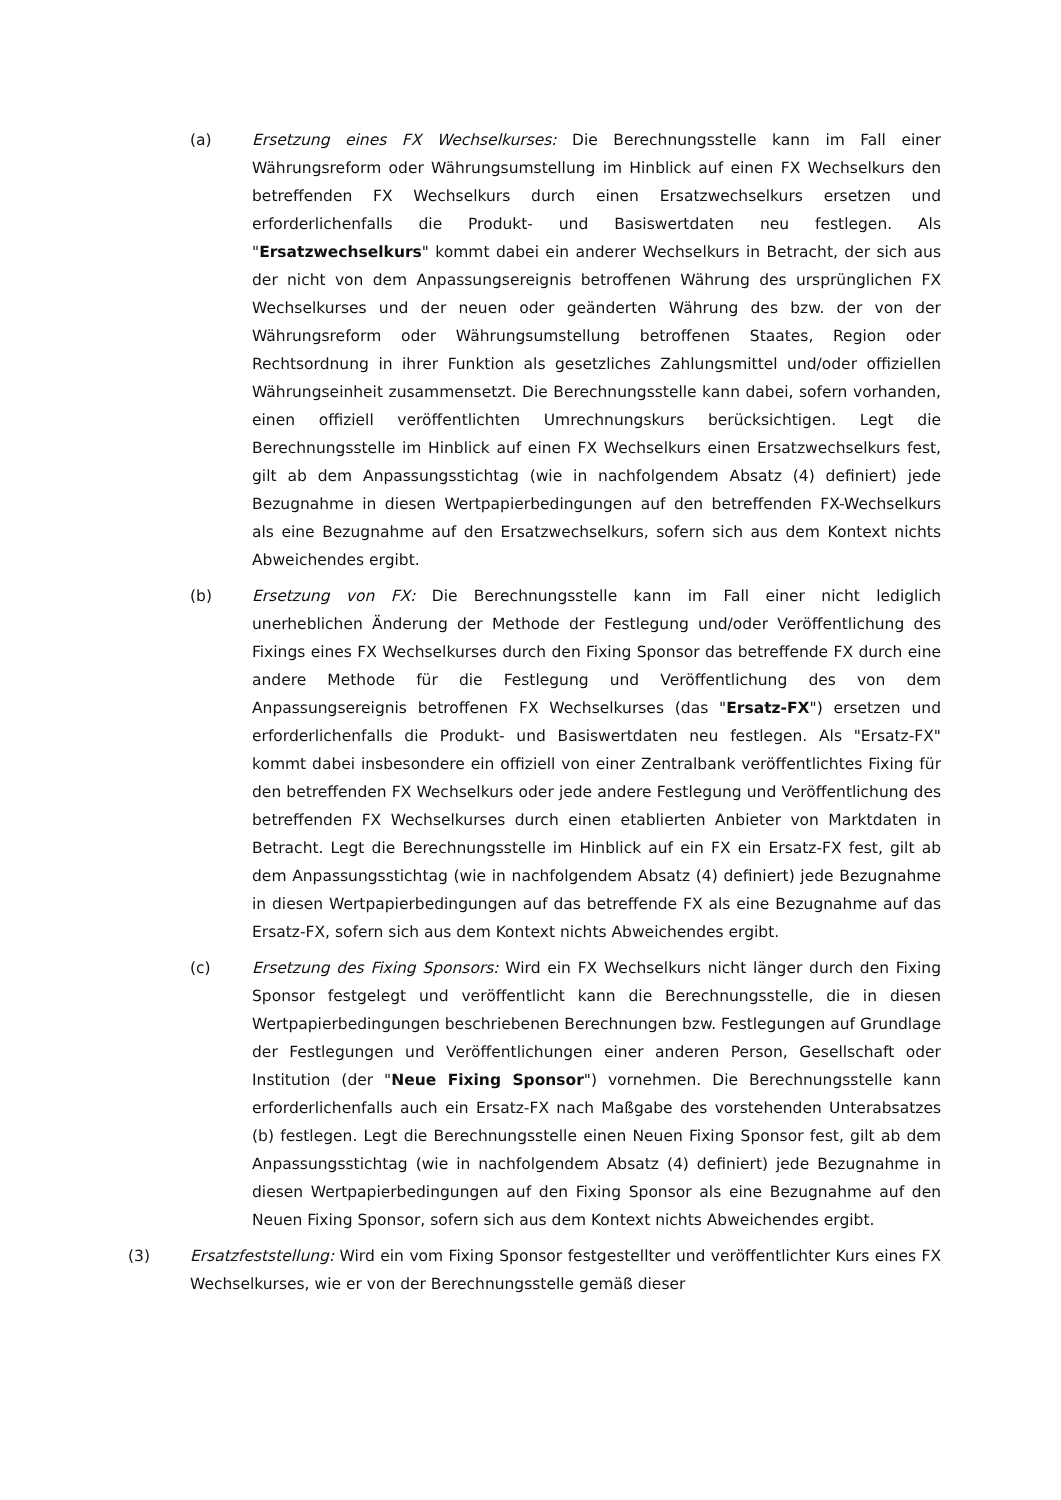(a) Ersetzung eines FX Wechselkurses: Die Berechnungsstelle kann im Fall einer Währungsreform oder Währungsumstellung im Hinblick auf einen FX Wechselkurs den betreffenden FX Wechselkurs durch einen Ersatzwechselkurs ersetzen und erforderlichenfalls die Produkt- und Basiswertdaten neu festlegen. Als "Ersatzwechselkurs" kommt dabei ein anderer Wechselkurs in Betracht, der sich aus der nicht von dem Anpassungsereignis betroffenen Währung des ursprünglichen FX Wechselkurses und der neuen oder geänderten Währung des bzw. der von der Währungsreform oder Währungsumstellung betroffenen Staates, Region oder Rechtsordnung in ihrer Funktion als gesetzliches Zahlungsmittel und/oder offiziellen Währungseinheit zusammensetzt. Die Berechnungsstelle kann dabei, sofern vorhanden, einen offiziell veröffentlichten Umrechnungskurs berücksichtigen. Legt die Berechnungsstelle im Hinblick auf einen FX Wechselkurs einen Ersatzwechselkurs fest, gilt ab dem Anpassungsstichtag (wie in nachfolgendem Absatz (4) definiert) jede Bezugnahme in diesen Wertpapierbedingungen auf den betreffenden FX-Wechselkurs als eine Bezugnahme auf den Ersatzwechselkurs, sofern sich aus dem Kontext nichts Abweichendes ergibt.
(b) Ersetzung von FX: Die Berechnungsstelle kann im Fall einer nicht lediglich unerheblichen Änderung der Methode der Festlegung und/oder Veröffentlichung des Fixings eines FX Wechselkurses durch den Fixing Sponsor das betreffende FX durch eine andere Methode für die Festlegung und Veröffentlichung des von dem Anpassungsereignis betroffenen FX Wechselkurses (das "Ersatz-FX") ersetzen und erforderlichenfalls die Produkt- und Basiswertdaten neu festlegen. Als "Ersatz-FX" kommt dabei insbesondere ein offiziell von einer Zentralbank veröffentlichtes Fixing für den betreffenden FX Wechselkurs oder jede andere Festlegung und Veröffentlichung des betreffenden FX Wechselkurses durch einen etablierten Anbieter von Marktdaten in Betracht. Legt die Berechnungsstelle im Hinblick auf ein FX ein Ersatz-FX fest, gilt ab dem Anpassungsstichtag (wie in nachfolgendem Absatz (4) definiert) jede Bezugnahme in diesen Wertpapierbedingungen auf das betreffende FX als eine Bezugnahme auf das Ersatz-FX, sofern sich aus dem Kontext nichts Abweichendes ergibt.
(c) Ersetzung des Fixing Sponsors: Wird ein FX Wechselkurs nicht länger durch den Fixing Sponsor festgelegt und veröffentlicht kann die Berechnungsstelle, die in diesen Wertpapierbedingungen beschriebenen Berechnungen bzw. Festlegungen auf Grundlage der Festlegungen und Veröffentlichungen einer anderen Person, Gesellschaft oder Institution (der "Neue Fixing Sponsor") vornehmen. Die Berechnungsstelle kann erforderlichenfalls auch ein Ersatz-FX nach Maßgabe des vorstehenden Unterabsatzes (b) festlegen. Legt die Berechnungsstelle einen Neuen Fixing Sponsor fest, gilt ab dem Anpassungsstichtag (wie in nachfolgendem Absatz (4) definiert) jede Bezugnahme in diesen Wertpapierbedingungen auf den Fixing Sponsor als eine Bezugnahme auf den Neuen Fixing Sponsor, sofern sich aus dem Kontext nichts Abweichendes ergibt.
(3) Ersatzfeststellung: Wird ein vom Fixing Sponsor festgestellter und veröffentlichter Kurs eines FX Wechselkurses, wie er von der Berechnungsstelle gemäß dieser